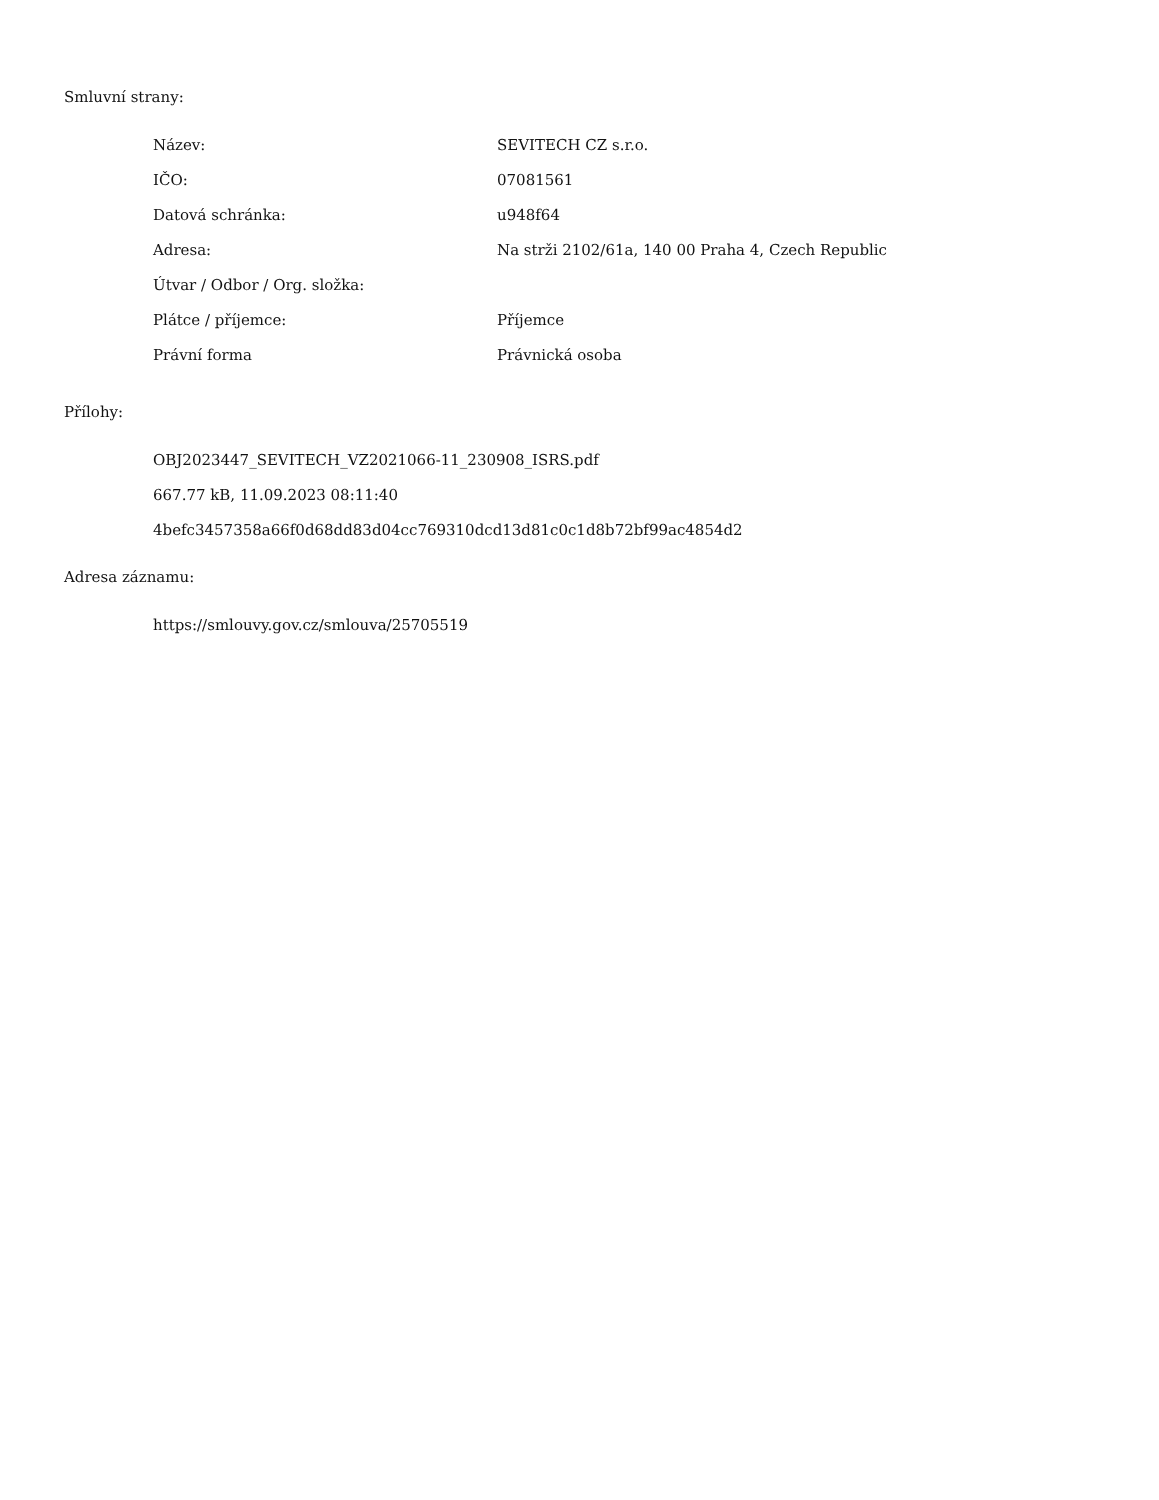Smluvní strany:
| Název: | SEVITECH CZ s.r.o. |
| IČO: | 07081561 |
| Datová schránka: | u948f64 |
| Adresa: | Na strži 2102/61a, 140 00 Praha 4, Czech Republic |
| Útvar / Odbor / Org. složka: | |
| Plátce / příjemce: | Příjemce |
| Právní forma | Právnická osoba |
Přílohy:
OBJ2023447_SEVITECH_VZ2021066-11_230908_ISRS.pdf
667.77 kB, 11.09.2023 08:11:40
4befc3457358a66f0d68dd83d04cc769310dcd13d81c0c1d8b72bf99ac4854d2
Adresa záznamu:
https://smlouvy.gov.cz/smlouva/25705519